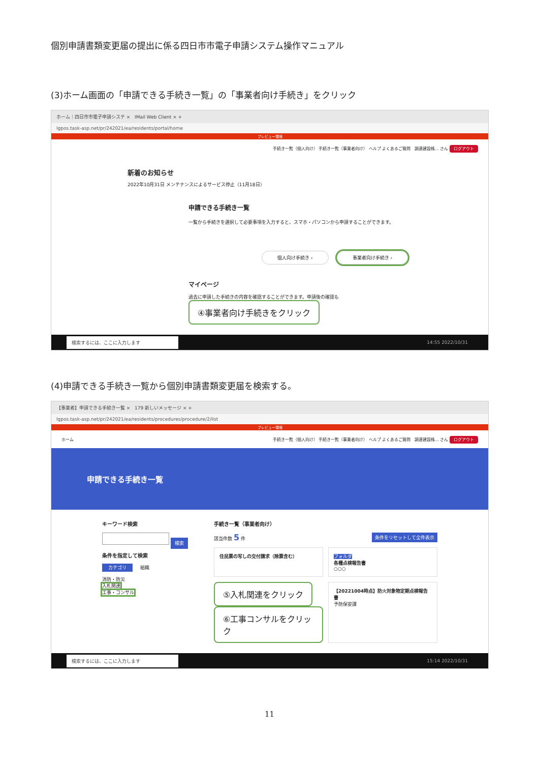個別申請書類変更届の提出に係る四日市市電子申請システム操作マニュアル
(3)ホーム画面の「申請できる手続き一覧」の「事業者向け手続き」をクリック
ホーム｜四日市市電子申請システ × IMail Web Client × +
lgpos.task-asp.net/pr/242021/ea/residents/portal/home
プレビュー環境
手続き一覧（個人向け） 手続き一覧（事業者向け） ヘルプ よくあるご質問 調達建設株… さん ログアウト
新着のお知らせ
2022年10月31日 メンテナンスによるサービス停止（11月18日）
申請できる手続き一覧
一覧から手続きを選択して必要事項を入力すると、スマホ・パソコンから申請することができます。
個人向け手続き › 事業者向け手続き ›
マイページ
過去に申請した手続きの内容を確認することができます。申請後の確認も ④事業者向け手続きをクリック
検索するには、ここに入力します
14:55 2022/10/31
(4)申請できる手続き一覧から個別申請書類変更届を検索する。
【事業者】申請できる手続き一覧 × 179 新しいメッセージ × +
lgpos.task-asp.net/pr/242021/ea/residents/procedures/procedure/2/list
プレビュー環境
ホーム 手続き一覧（個人向け） 手続き一覧（事業者向け） ヘルプ よくあるご質問 調達建設株… さん ログアウト
申請できる手続き一覧
キーワード検索
検索
条件を指定して検索
カテゴリ 組織
消防・防災
入札関連
工事・コンサル
手続き一覧（事業者向け）
該当件数 5 件 条件をリセットして全件表示
住民票の写しの交付請求（除票含む）
フォルダ
各種点検報告書
○○○
⑤入札関連をクリック
⑥工事コンサルをクリック
【20221004時点】防火対象物定期点検報告書
予防保安課
検索するには、ここに入力します
15:14 2022/10/31
11